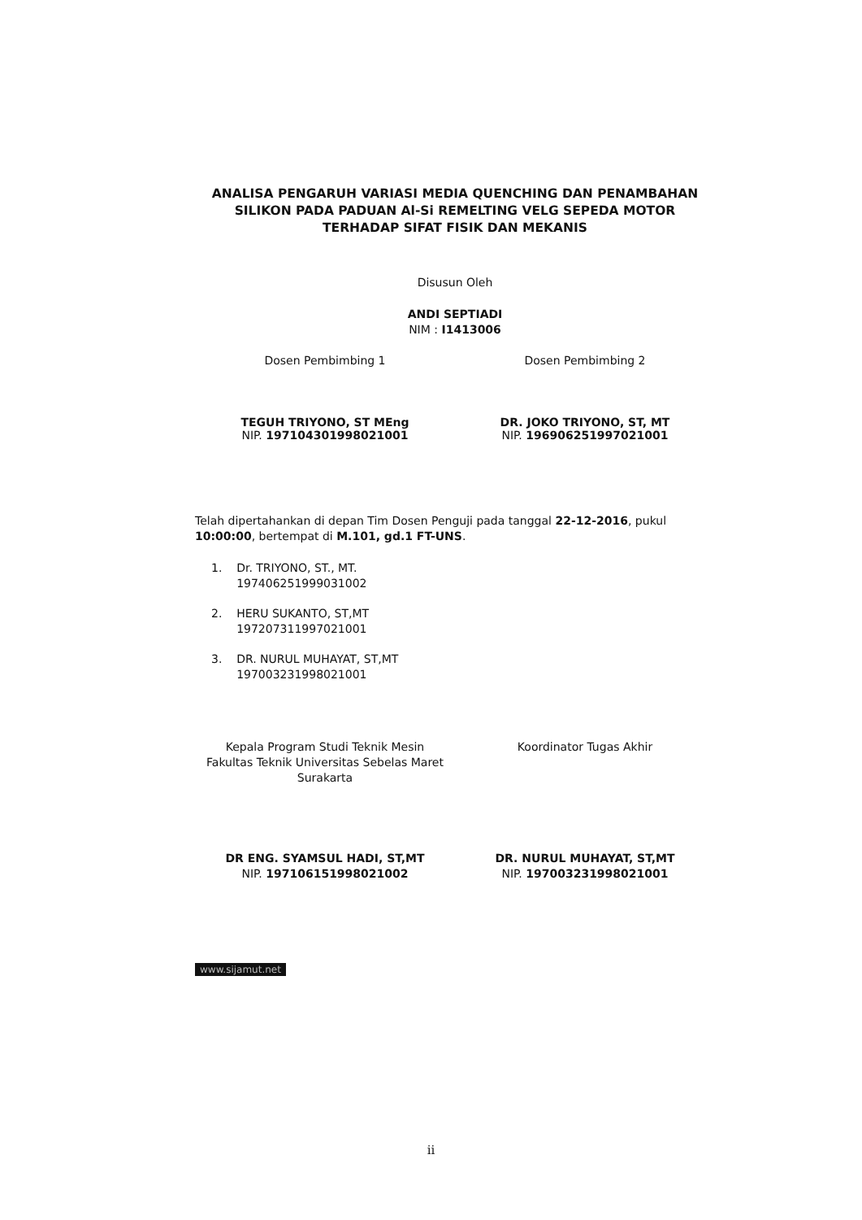ANALISA PENGARUH VARIASI MEDIA QUENCHING DAN PENAMBAHAN SILIKON PADA PADUAN Al-Si REMELTING VELG SEPEDA MOTOR TERHADAP SIFAT FISIK DAN MEKANIS
Disusun Oleh
ANDI SEPTIADI
NIM : I1413006
Dosen Pembimbing 1
TEGUH TRIYONO, ST MEng
NIP. 197104301998021001
Dosen Pembimbing 2
DR. JOKO TRIYONO, ST, MT
NIP. 196906251997021001
Telah dipertahankan di depan Tim Dosen Penguji pada tanggal 22-12-2016, pukul 10:00:00, bertempat di M.101, gd.1 FT-UNS.
1. Dr. TRIYONO, ST., MT.
197406251999031002
2. HERU SUKANTO, ST,MT
197207311997021001
3. DR. NURUL MUHAYAT, ST,MT
197003231998021001
Kepala Program Studi Teknik Mesin
Fakultas Teknik Universitas Sebelas Maret
Surakarta
DR ENG. SYAMSUL HADI, ST,MT
NIP. 197106151998021002
Koordinator Tugas Akhir
DR. NURUL MUHAYAT, ST,MT
NIP. 197003231998021001
www.sijamut.net
ii